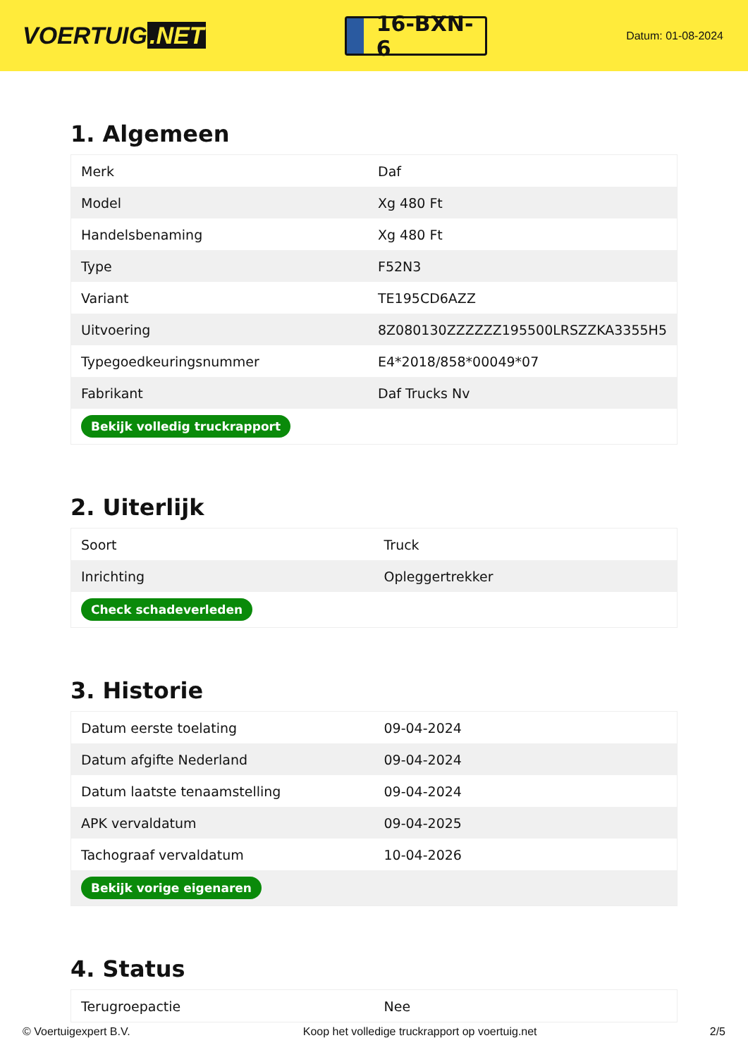VOERTUIG.NET
16-BXN-6
Datum: 01-08-2024
1. Algemeen
| Merk | Daf |
| Model | Xg 480 Ft |
| Handelsbenaming | Xg 480 Ft |
| Type | F52N3 |
| Variant | TE195CD6AZZ |
| Uitvoering | 8Z080130ZZZZZZ195500LRSZZKA3355H5 |
| Typegoedkeuringsnummer | E4*2018/858*00049*07 |
| Fabrikant | Daf Trucks Nv |
| Bekijk volledig truckrapport | |
2. Uiterlijk
| Soort | Truck |
| Inrichting | Opleggertrekker |
| Check schadeverleden | |
3. Historie
| Datum eerste toelating | 09-04-2024 |
| Datum afgifte Nederland | 09-04-2024 |
| Datum laatste tenaamstelling | 09-04-2024 |
| APK vervaldatum | 09-04-2025 |
| Tachograaf vervaldatum | 10-04-2026 |
| Bekijk vorige eigenaren | |
4. Status
| Terugroepactie | Nee |
© Voertuigexpert B.V. Koop het volledige truckrapport op voertuig.net 2/5